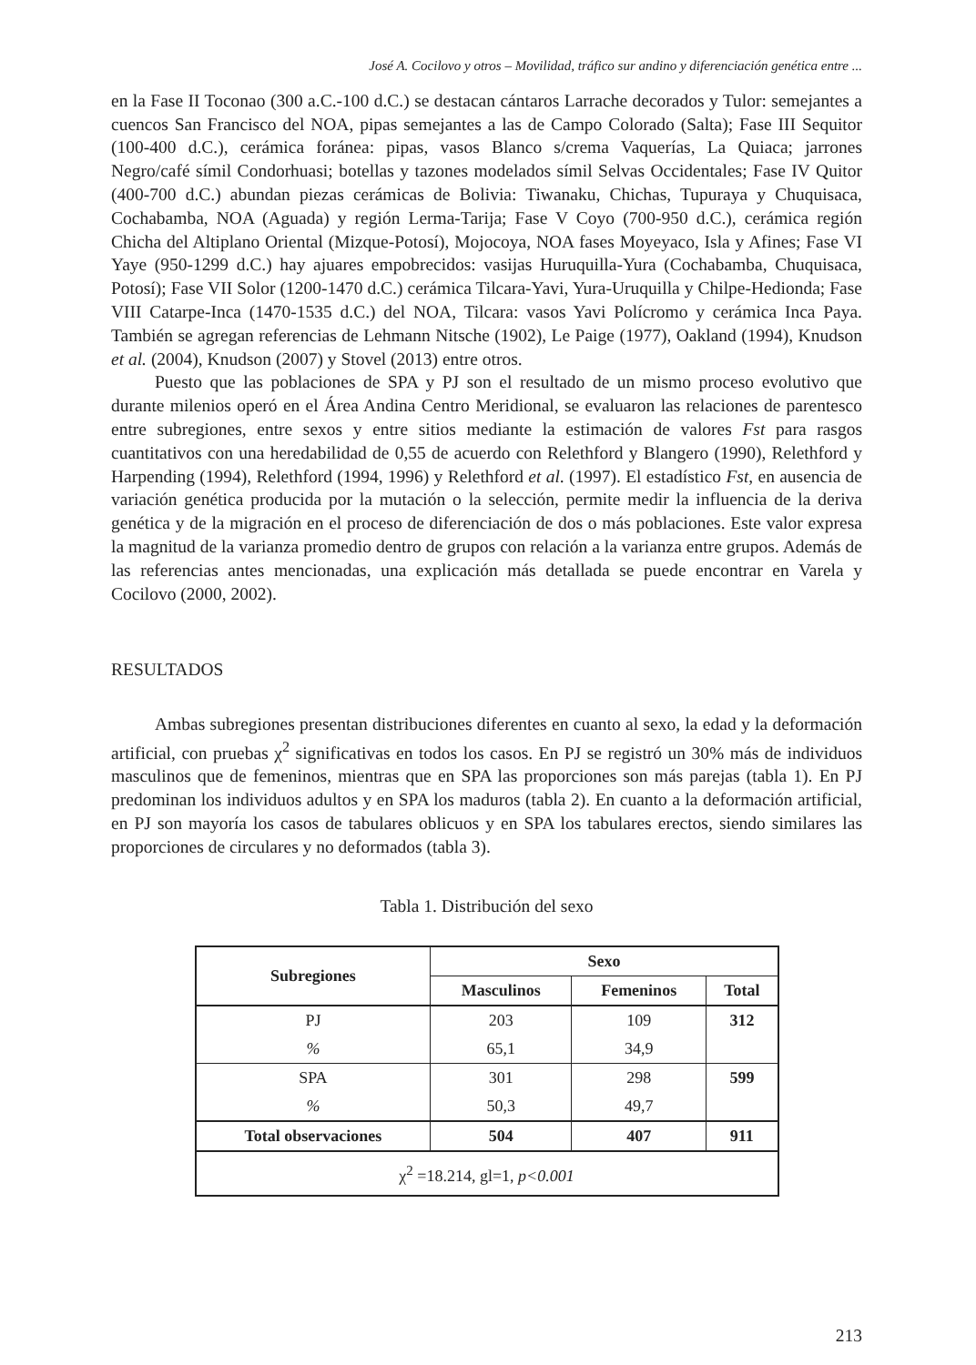José A. Cocilovo y otros – Movilidad, tráfico sur andino y diferenciación genética entre ...
en la Fase II Toconao (300 a.C.-100 d.C.) se destacan cántaros Larrache decorados y Tulor: semejantes a cuencos San Francisco del NOA, pipas semejantes a las de Campo Colorado (Salta); Fase III Sequitor (100-400 d.C.), cerámica foránea: pipas, vasos Blanco s/crema Vaquerías, La Quiaca; jarrones Negro/café símil Condorhuasi; botellas y tazones modelados símil Selvas Occidentales; Fase IV Quitor (400-700 d.C.) abundan piezas cerámicas de Bolivia: Tiwanaku, Chichas, Tupuraya y Chuquisaca, Cochabamba, NOA (Aguada) y región Lerma-Tarija; Fase V Coyo (700-950 d.C.), cerámica región Chicha del Altiplano Oriental (Mizque-Potosí), Mojocoya, NOA fases Moyeyaco, Isla y Afines; Fase VI Yaye (950-1299 d.C.) hay ajuares empobrecidos: vasijas Huruquilla-Yura (Cochabamba, Chuquisaca, Potosí); Fase VII Solor (1200-1470 d.C.) cerámica Tilcara-Yavi, Yura-Uruquilla y Chilpe-Hedionda; Fase VIII Catarpe-Inca (1470-1535 d.C.) del NOA, Tilcara: vasos Yavi Polícromo y cerámica Inca Paya. También se agregan referencias de Lehmann Nitsche (1902), Le Paige (1977), Oakland (1994), Knudson et al. (2004), Knudson (2007) y Stovel (2013) entre otros.
Puesto que las poblaciones de SPA y PJ son el resultado de un mismo proceso evolutivo que durante milenios operó en el Área Andina Centro Meridional, se evaluaron las relaciones de parentesco entre subregiones, entre sexos y entre sitios mediante la estimación de valores Fst para rasgos cuantitativos con una heredabilidad de 0,55 de acuerdo con Relethford y Blangero (1990), Relethford y Harpending (1994), Relethford (1994, 1996) y Relethford et al. (1997). El estadístico Fst, en ausencia de variación genética producida por la mutación o la selección, permite medir la influencia de la deriva genética y de la migración en el proceso de diferenciación de dos o más poblaciones. Este valor expresa la magnitud de la varianza promedio dentro de grupos con relación a la varianza entre grupos. Además de las referencias antes mencionadas, una explicación más detallada se puede encontrar en Varela y Cocilovo (2000, 2002).
RESULTADOS
Ambas subregiones presentan distribuciones diferentes en cuanto al sexo, la edad y la deformación artificial, con pruebas χ<sup>2</sup> significativas en todos los casos. En PJ se registró un 30% más de individuos masculinos que de femeninos, mientras que en SPA las proporciones son más parejas (tabla 1). En PJ predominan los individuos adultos y en SPA los maduros (tabla 2). En cuanto a la deformación artificial, en PJ son mayoría los casos de tabulares oblicuos y en SPA los tabulares erectos, siendo similares las proporciones de circulares y no deformados (tabla 3).
Tabla 1. Distribución del sexo
| Subregiones | Sexo | | |
| --- | --- | --- | --- |
| | Masculinos | Femeninos | Total |
| PJ | 203 | 109 | 312 |
| % | 65,1 | 34,9 | |
| SPA | 301 | 298 | 599 |
| % | 50,3 | 49,7 | |
| Total observaciones | 504 | 407 | 911 |
| χ<sup>2</sup> =18.214, gl=1, p<0.001 | | | |
213